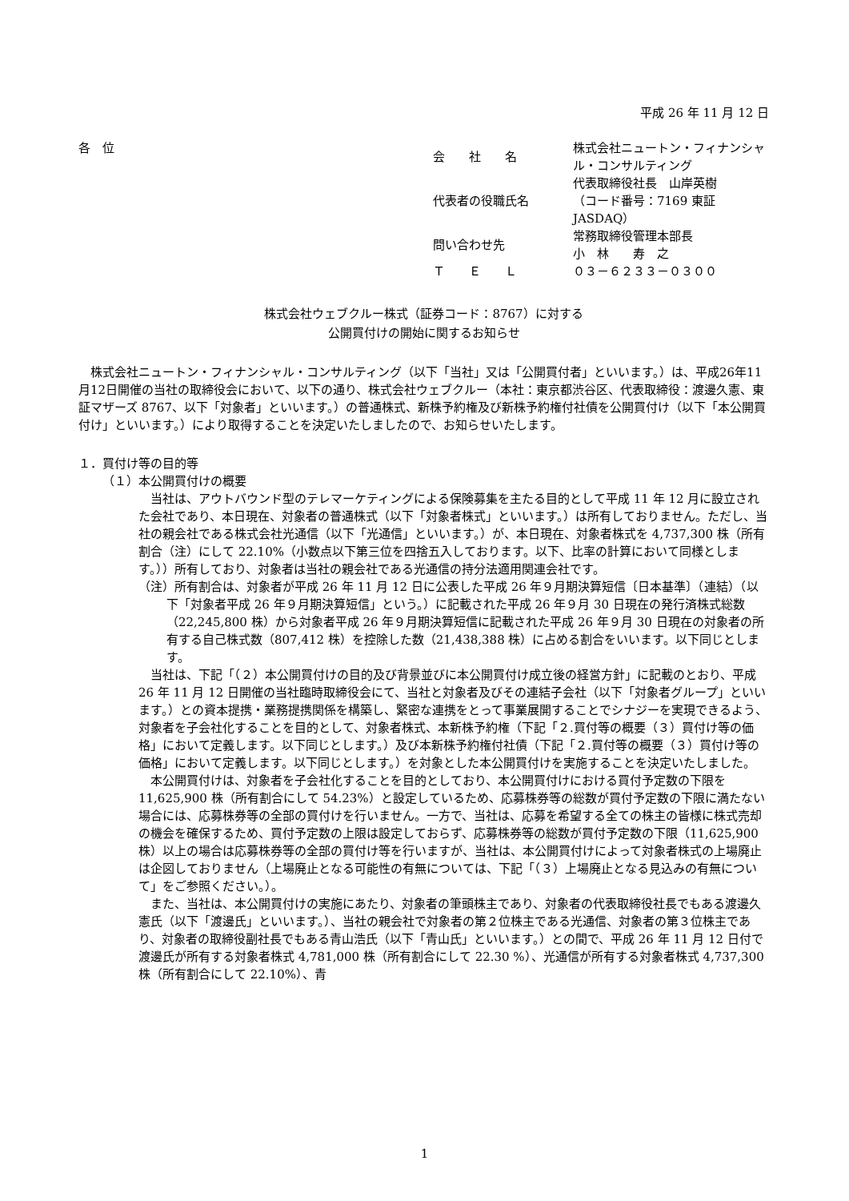平成 26 年 11 月 12 日
各　位
| 会 社 名 | 株式会社ニュートン・フィナンシャル・コンサルティング |
| 代表者の役職氏名 | 代表取締役社長 山岸英樹 （コード番号：7169 東証 JASDAQ） |
| 問い合わせ先 | 常務取締役管理本部長 小 林 寿 之 |
| Ｔ Ｅ Ｌ | ０３－６２３３－０３００ |
株式会社ウェブクルー株式（証券コード：8767）に対する
公開買付けの開始に関するお知らせ
株式会社ニュートン・フィナンシャル・コンサルティング（以下「当社」又は「公開買付者」といいます。）は、平成26年11月12日開催の当社の取締役会において、以下の通り、株式会社ウェブクルー（本社：東京都渋谷区、代表取締役：渡邊久憲、東証マザーズ 8767、以下「対象者」といいます。）の普通株式、新株予約権及び新株予約権付社債を公開買付け（以下「本公開買付け」といいます。）により取得することを決定いたしましたので、お知らせいたします。
１．買付け等の目的等
（１）本公開買付けの概要
当社は、アウトバウンド型のテレマーケティングによる保険募集を主たる目的として平成 11 年 12 月に設立された会社であり、本日現在、対象者の普通株式（以下「対象者株式」といいます。）は所有しておりません。ただし、当社の親会社である株式会社光通信（以下「光通信」といいます。）が、本日現在、対象者株式を 4,737,300 株（所有割合（注）にして 22.10%（小数点以下第三位を四捨五入しております。以下、比率の計算において同様とします。））所有しており、対象者は当社の親会社である光通信の持分法適用関連会社です。
（注）所有割合は、対象者が平成 26 年 11 月 12 日に公表した平成 26 年９月期決算短信〔日本基準〕（連結）（以下「対象者平成 26 年９月期決算短信」という。）に記載された平成 26 年９月 30 日現在の発行済株式総数（22,245,800 株）から対象者平成 26 年９月期決算短信に記載された平成 26 年９月 30 日現在の対象者の所有する自己株式数（807,412 株）を控除した数（21,438,388 株）に占める割合をいいます。以下同じとします。
当社は、下記「（２）本公開買付けの目的及び背景並びに本公開買付け成立後の経営方針」に記載のとおり、平成 26 年 11 月 12 日開催の当社臨時取締役会にて、当社と対象者及びその連結子会社（以下「対象者グループ」といいます。）との資本提携・業務提携関係を構築し、緊密な連携をとって事業展開することでシナジーを実現できるよう、対象者を子会社化することを目的として、対象者株式、本新株予約権（下記「２.買付等の概要（３）買付け等の価格」において定義します。以下同じとします。）及び本新株予約権付社債（下記「２.買付等の概要（３）買付け等の価格」において定義します。以下同じとします。）を対象とした本公開買付けを実施することを決定いたしました。
本公開買付けは、対象者を子会社化することを目的としており、本公開買付けにおける買付予定数の下限を 11,625,900 株（所有割合にして 54.23%）と設定しているため、応募株券等の総数が買付予定数の下限に満たない場合には、応募株券等の全部の買付けを行いません。一方で、当社は、応募を希望する全ての株主の皆様に株式売却の機会を確保するため、買付予定数の上限は設定しておらず、応募株券等の総数が買付予定数の下限（11,625,900 株）以上の場合は応募株券等の全部の買付け等を行いますが、当社は、本公開買付けによって対象者株式の上場廃止は企図しておりません（上場廃止となる可能性の有無については、下記「（３）上場廃止となる見込みの有無について」をご参照ください。）。
また、当社は、本公開買付けの実施にあたり、対象者の筆頭株主であり、対象者の代表取締役社長でもある渡邊久憲氏（以下「渡邊氏」といいます。）、当社の親会社で対象者の第２位株主である光通信、対象者の第３位株主であり、対象者の取締役副社長でもある青山浩氏（以下「青山氏」といいます。）との間で、平成 26 年 11 月 12 日付で渡邊氏が所有する対象者株式 4,781,000 株（所有割合にして 22.30 %）、光通信が所有する対象者株式 4,737,300 株（所有割合にして 22.10%）、青
1